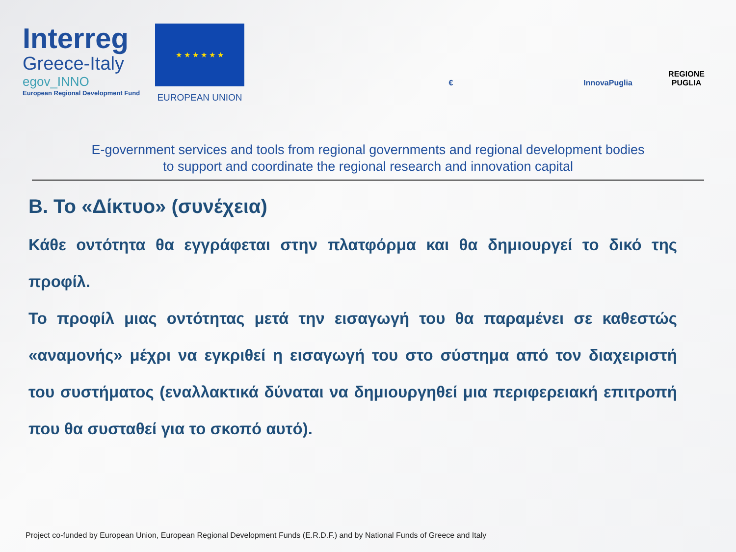Interreg
Greece-Italy
egov_INNO
European Regional Development Fund
★ ★ ★ ★ ★ ★
EUROPEAN UNION
€
InnovaPuglia
REGIONE PUGLIA
E-government services and tools from regional governments and regional development bodies
to support and coordinate the regional research and innovation capital
B. Το «Δίκτυο» (συνέχεια)
Κάθε οντότητα θα εγγράφεται στην πλατφόρμα και θα δημιουργεί το δικό της προφίλ.
Το προφίλ μιας οντότητας μετά την εισαγωγή του θα παραμένει σε καθεστώς «αναμονής» μέχρι να εγκριθεί η εισαγωγή του στο σύστημα από τον διαχειριστή του συστήματος (εναλλακτικά δύναται να δημιουργηθεί μια περιφερειακή επιτροπή που θα συσταθεί για το σκοπό αυτό).
Project co-funded by European Union, European Regional Development Funds (E.R.D.F.) and by National Funds of Greece and Italy